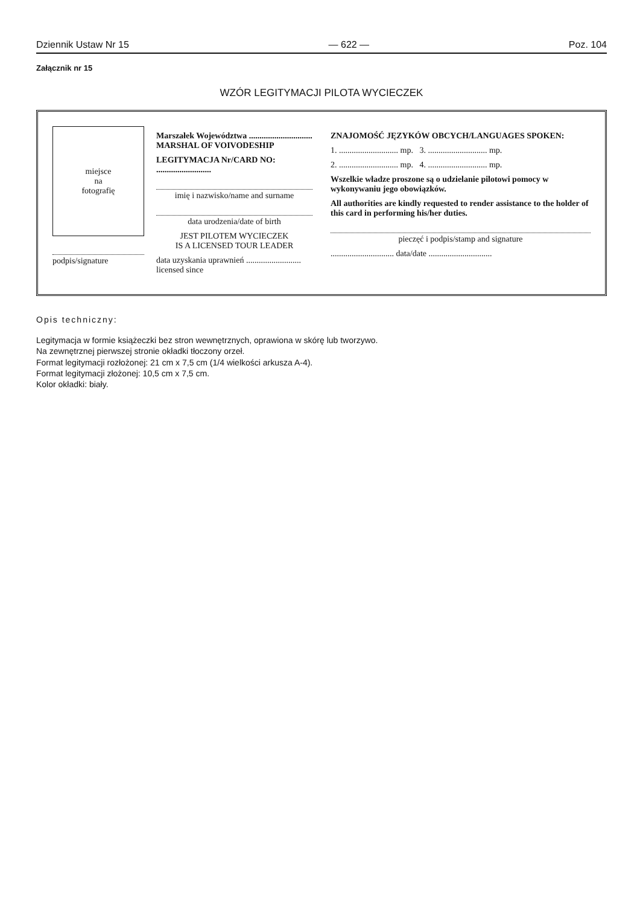Dziennik Ustaw Nr 15 — 622 — Poz. 104
Załącznik nr 15
WZÓR LEGITYMACJI PILOTA WYCIECZEK
miejsce
na
fotografię
podpis/signature
Marszałek Województwa ..............................
MARSHAL OF VOIVODESHIP
LEGITYMACJA Nr/CARD NO: ..........................
imię i nazwisko/name and surname
data urodzenia/date of birth
JEST PILOTEM WYCIECZEK
IS A LICENSED TOUR LEADER
data uzyskania uprawnień ..........................
licensed since
ZNAJOMOŚĆ JĘZYKÓW OBCYCH/LANGUAGES SPOKEN:
1. ............................ mp. 3. ............................ mp.
2. ............................ mp. 4. ............................ mp.
Wszelkie władze proszone są o udzielanie pilotowi pomocy w wykonywaniu jego obowiązków.
All authorities are kindly requested to render assistance to the holder of this card in performing his/her duties.
pieczęć i podpis/stamp and signature
.............................. data/date ..............................
Opis techniczny:
Legitymacja w formie książeczki bez stron wewnętrznych, oprawiona w skórę lub tworzywo.
Na zewnętrznej pierwszej stronie okładki tłoczony orzeł.
Format legitymacji rozłożonej: 21 cm x 7,5 cm (1/4 wielkości arkusza A-4).
Format legitymacji złożonej: 10,5 cm x 7,5 cm.
Kolor okładki: biały.